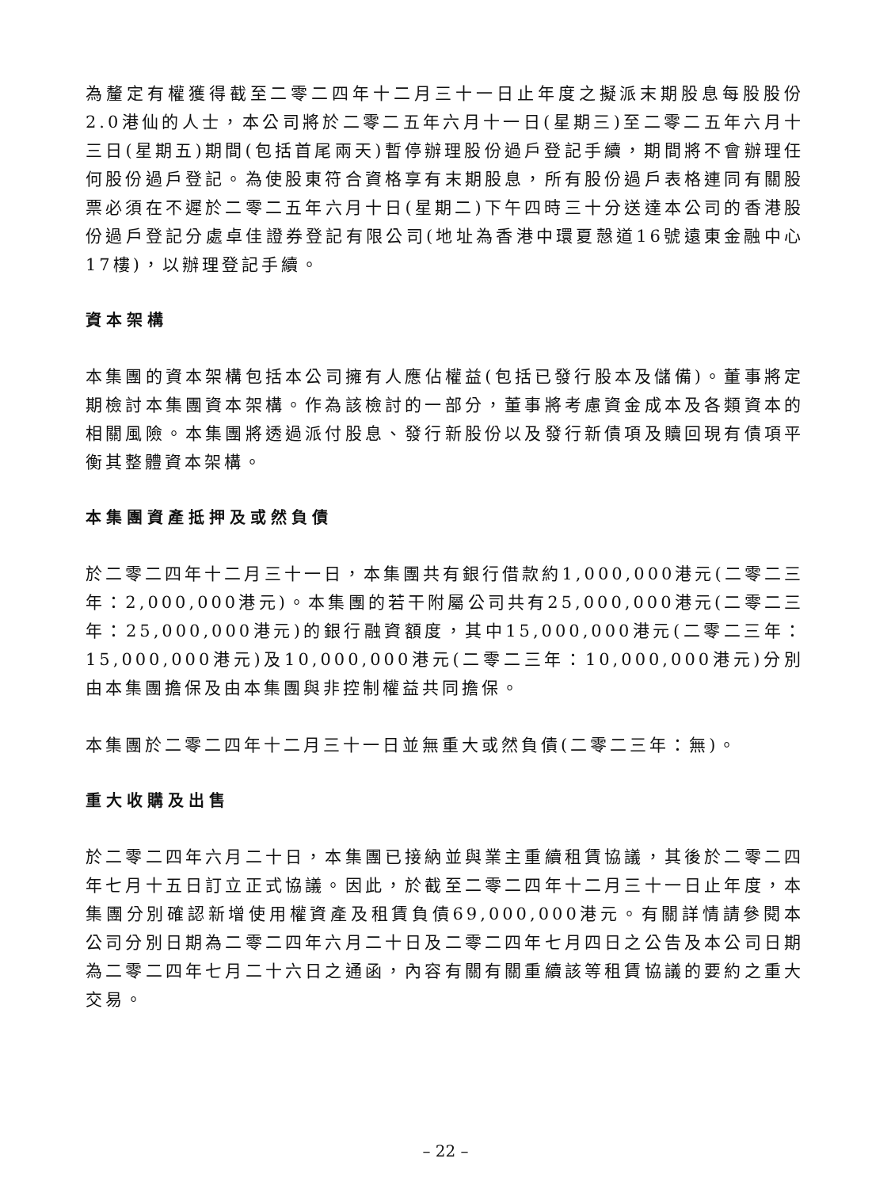為釐定有權獲得截至二零二四年十二月三十一日止年度之擬派末期股息每股股份2.0港仙的人士，本公司將於二零二五年六月十一日(星期三)至二零二五年六月十三日(星期五)期間(包括首尾兩天)暫停辦理股份過戶登記手續，期間將不會辦理任何股份過戶登記。為使股東符合資格享有末期股息，所有股份過戶表格連同有關股票必須在不遲於二零二五年六月十日(星期二)下午四時三十分送達本公司的香港股份過戶登記分處卓佳證券登記有限公司(地址為香港中環夏慤道16號遠東金融中心17樓)，以辦理登記手續。
資本架構
本集團的資本架構包括本公司擁有人應佔權益(包括已發行股本及儲備)。董事將定期檢討本集團資本架構。作為該檢討的一部分，董事將考慮資金成本及各類資本的相關風險。本集團將透過派付股息、發行新股份以及發行新債項及贖回現有債項平衡其整體資本架構。
本集團資產抵押及或然負債
於二零二四年十二月三十一日，本集團共有銀行借款約1,000,000港元(二零二三年：2,000,000港元)。本集團的若干附屬公司共有25,000,000港元(二零二三年：25,000,000港元)的銀行融資額度，其中15,000,000港元(二零二三年：15,000,000港元)及10,000,000港元(二零二三年：10,000,000港元)分別由本集團擔保及由本集團與非控制權益共同擔保。
本集團於二零二四年十二月三十一日並無重大或然負債(二零二三年：無)。
重大收購及出售
於二零二四年六月二十日，本集團已接納並與業主重續租賃協議，其後於二零二四年七月十五日訂立正式協議。因此，於截至二零二四年十二月三十一日止年度，本集團分別確認新增使用權資產及租賃負債69,000,000港元。有關詳情請參閱本公司分別日期為二零二四年六月二十日及二零二四年七月四日之公告及本公司日期為二零二四年七月二十六日之通函，內容有關有關重續該等租賃協議的要約之重大交易。
– 22 –